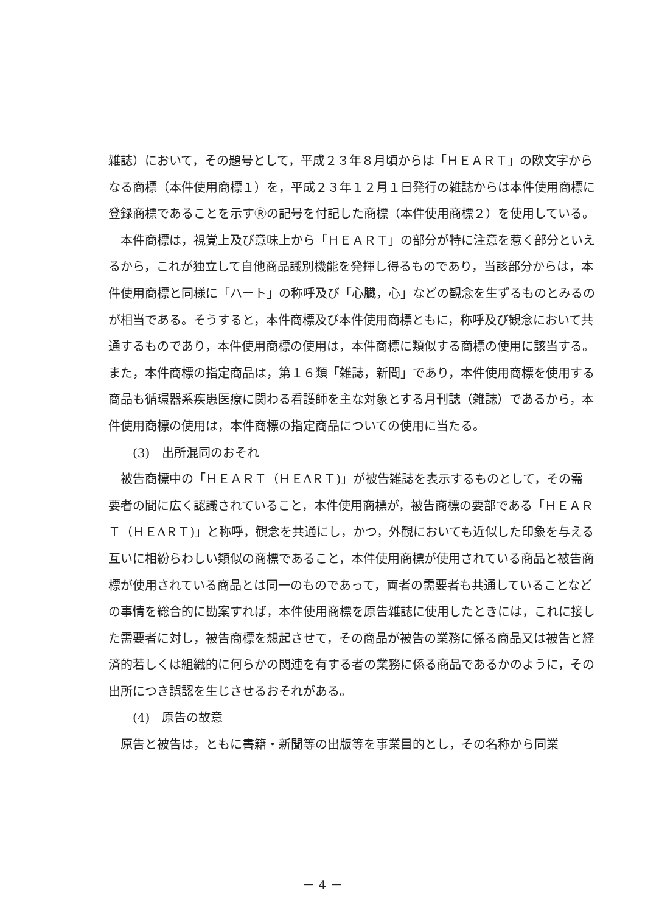雑誌）において，その題号として，平成２３年８月頃からは「ＨＥＡＲＴ」の欧文字からなる商標（本件使用商標１）を，平成２３年１２月１日発行の雑誌からは本件使用商標に登録商標であることを示すⓇの記号を付記した商標（本件使用商標２）を使用している。
本件商標は，視覚上及び意味上から「ＨＥＡＲＴ」の部分が特に注意を惹く部分といえるから，これが独立して自他商品識別機能を発揮し得るものであり，当該部分からは，本件使用商標と同様に「ハート」の称呼及び「心臓，心」などの観念を生ずるものとみるのが相当である。そうすると，本件商標及び本件使用商標ともに，称呼及び観念において共通するものであり，本件使用商標の使用は，本件商標に類似する商標の使用に該当する。また，本件商標の指定商品は，第１６類「雑誌，新聞」であり，本件使用商標を使用する商品も循環器系疾患医療に関わる看護師を主な対象とする月刊誌（雑誌）であるから，本件使用商標の使用は，本件商標の指定商品についての使用に当たる。
(3)　出所混同のおそれ
被告商標中の「ＨＥＡＲＴ（ＨＥΛＲＴ)」が被告雑誌を表示するものとして，その需要者の間に広く認識されていること，本件使用商標が，被告商標の要部である「ＨＥＡＲＴ（ＨＥΛＲＴ)」と称呼，観念を共通にし，かつ，外観においても近似した印象を与える互いに相紛らわしい類似の商標であること，本件使用商標が使用されている商品と被告商標が使用されている商品とは同一のものであって，両者の需要者も共通していることなどの事情を総合的に勘案すれば，本件使用商標を原告雑誌に使用したときには，これに接した需要者に対し，被告商標を想起させて，その商品が被告の業務に係る商品又は被告と経済的若しくは組織的に何らかの関連を有する者の業務に係る商品であるかのように，その出所につき誤認を生じさせるおそれがある。
(4)　原告の故意
原告と被告は，ともに書籍・新聞等の出版等を事業目的とし，その名称から同業
－ 4 －